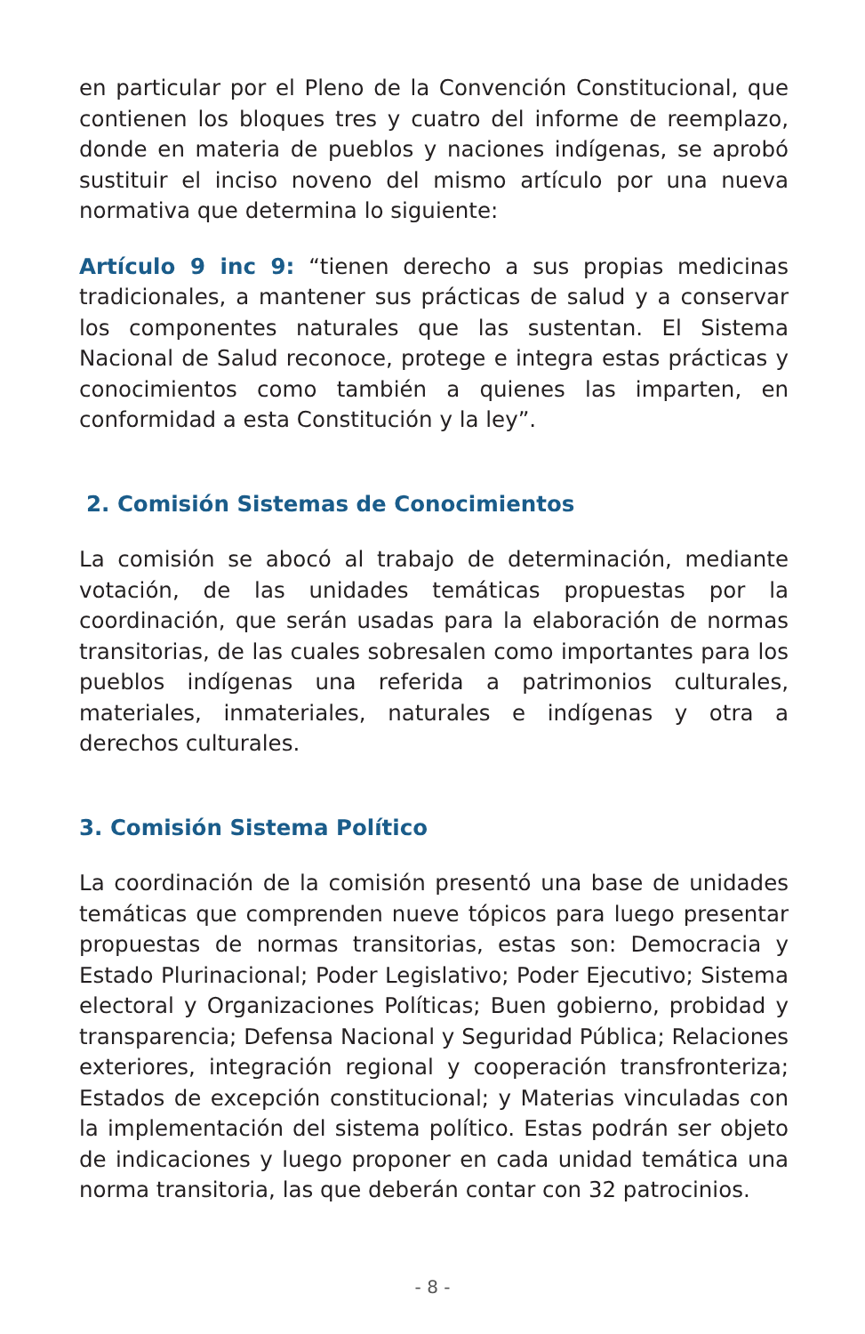en particular por el Pleno de la Convención Constitucional, que contienen los bloques tres y cuatro del informe de reemplazo, donde en materia de pueblos y naciones indígenas, se aprobó sustituir el inciso noveno del mismo artículo por una nueva normativa que determina lo siguiente:
Artículo 9 inc 9: “tienen derecho a sus propias medicinas tradicionales, a mantener sus prácticas de salud y a conservar los componentes naturales que las sustentan. El Sistema Nacional de Salud reconoce, protege e integra estas prácticas y conocimientos como también a quienes las imparten, en conformidad a esta Constitución y la ley”.
2. Comisión Sistemas de Conocimientos
La comisión se abocó al trabajo de determinación, mediante votación, de las unidades temáticas propuestas por la coordinación, que serán usadas para la elaboración de normas transitorias, de las cuales sobresalen como importantes para los pueblos indígenas una referida a patrimonios culturales, materiales, inmateriales, naturales e indígenas y otra a derechos culturales.
3. Comisión Sistema Político
La coordinación de la comisión presentó una base de unidades temáticas que comprenden nueve tópicos para luego presentar propuestas de normas transitorias, estas son: Democracia y Estado Plurinacional; Poder Legislativo; Poder Ejecutivo; Sistema electoral y Organizaciones Políticas; Buen gobierno, probidad y transparencia; Defensa Nacional y Seguridad Pública; Relaciones exteriores, integración regional y cooperación transfronteriza; Estados de excepción constitucional; y Materias vinculadas con la implementación del sistema político. Estas podrán ser objeto de indicaciones y luego proponer en cada unidad temática una norma transitoria, las que deberán contar con 32 patrocinios.
- 8 -